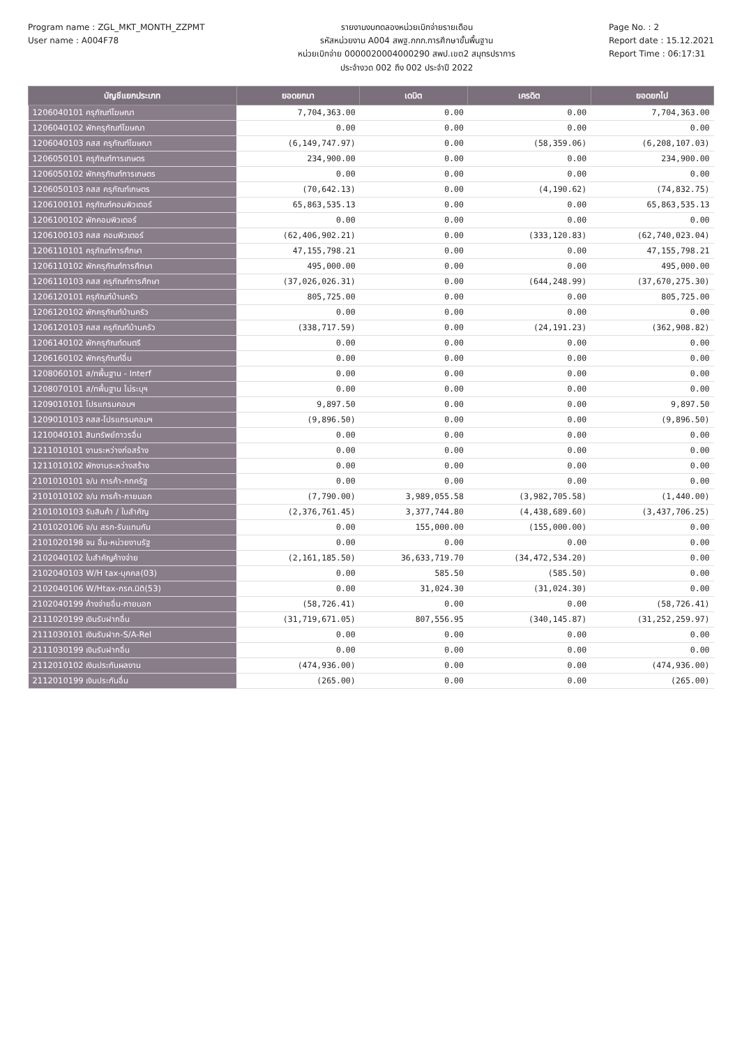Program name : ZGL_MKT_MONTH_ZZPMT
User name : A004F78
รายงานงบทดลองหน่วยเบิกจ่ายรายเดือน
รหัสหน่วยงาน A004 สพฐ.กกก.การศึกษาขั้นพื้นฐาน
หน่วยเบิกจ่าย 0000020004000290 สพป.เขต2 สมุทรปราการ
ประจำงวด 002 ถึง 002 ประจำปี 2022
Page No. : 2
Report date : 15.12.2021
Report Time : 06:17:31
| บัญชีแยกประเภท | ยอดยกมา | เดบิต | เครดิต | ยอดยกไป |
| --- | --- | --- | --- | --- |
| 1206040101 ครุภัณฑ์โฆษณา | 7,704,363.00 | 0.00 | 0.00 | 7,704,363.00 |
| 1206040102 พักครุภัณฑ์โฆษณา | 0.00 | 0.00 | 0.00 | 0.00 |
| 1206040103 คสส ครุภัณฑ์โฆษณา | (6,149,747.97) | 0.00 | (58,359.06) | (6,208,107.03) |
| 1206050101 ครุภัณฑ์การเกษตร | 234,900.00 | 0.00 | 0.00 | 234,900.00 |
| 1206050102 พักครุภัณฑ์การเกษตร | 0.00 | 0.00 | 0.00 | 0.00 |
| 1206050103 คสส ครุภัณฑ์เกษตร | (70,642.13) | 0.00 | (4,190.62) | (74,832.75) |
| 1206100101 ครุภัณฑ์คอมพิวเตอร์ | 65,863,535.13 | 0.00 | 0.00 | 65,863,535.13 |
| 1206100102 พักคอมพิวเตอร์ | 0.00 | 0.00 | 0.00 | 0.00 |
| 1206100103 คสส คอมพิวเตอร์ | (62,406,902.21) | 0.00 | (333,120.83) | (62,740,023.04) |
| 1206110101 ครุภัณฑ์การศึกษา | 47,155,798.21 | 0.00 | 0.00 | 47,155,798.21 |
| 1206110102 พักครุภัณฑ์การศึกษา | 495,000.00 | 0.00 | 0.00 | 495,000.00 |
| 1206110103 คสส ครุภัณฑ์การศึกษา | (37,026,026.31) | 0.00 | (644,248.99) | (37,670,275.30) |
| 1206120101 ครุภัณฑ์บ้านครัว | 805,725.00 | 0.00 | 0.00 | 805,725.00 |
| 1206120102 พักครุภัณฑ์บ้านครัว | 0.00 | 0.00 | 0.00 | 0.00 |
| 1206120103 คสส ครุภัณฑ์บ้านครัว | (338,717.59) | 0.00 | (24,191.23) | (362,908.82) |
| 1206140102 พักครุภัณฑ์ดนตรี | 0.00 | 0.00 | 0.00 | 0.00 |
| 1206160102 พักครุภัณฑ์อื่น | 0.00 | 0.00 | 0.00 | 0.00 |
| 1208060101 ส/ทพื้นฐาน - Interf | 0.00 | 0.00 | 0.00 | 0.00 |
| 1208070101 ส/ทพื้นฐาน ไม่ระบุฯ | 0.00 | 0.00 | 0.00 | 0.00 |
| 1209010101 โปรแกรมคอมฯ | 9,897.50 | 0.00 | 0.00 | 9,897.50 |
| 1209010103 คสส-โปรแกรมคอมฯ | (9,896.50) | 0.00 | 0.00 | (9,896.50) |
| 1210040101 สินทรัพย์ถาวรอื่น | 0.00 | 0.00 | 0.00 | 0.00 |
| 1211010101 งานระหว่างก่อสร้าง | 0.00 | 0.00 | 0.00 | 0.00 |
| 1211010102 พักงานระหว่างสร้าง | 0.00 | 0.00 | 0.00 | 0.00 |
| 2101010101 จ/น การค้า-กกครัฐ | 0.00 | 0.00 | 0.00 | 0.00 |
| 2101010102 จ/น การค้า-ภายนอก | (7,790.00) | 3,989,055.58 | (3,982,705.58) | (1,440.00) |
| 2101010103 รับสินค้า / ใบสำคัญ | (2,376,761.45) | 3,377,744.80 | (4,438,689.60) | (3,437,706.25) |
| 2101020106 จ/น สรก-รับแทนกัน | 0.00 | 155,000.00 | (155,000.00) | 0.00 |
| 2101020198 จน อื่น-หน่วยงานรัฐ | 0.00 | 0.00 | 0.00 | 0.00 |
| 2102040102 ใบสำคัญค้างจ่าย | (2,161,185.50) | 36,633,719.70 | (34,472,534.20) | 0.00 |
| 2102040103 W/H tax-บุคคล(03) | 0.00 | 585.50 | (585.50) | 0.00 |
| 2102040106 W/Htax-กรค.นิติ(53) | 0.00 | 31,024.30 | (31,024.30) | 0.00 |
| 2102040199 ค้างจ่ายอื่น-ภายนอก | (58,726.41) | 0.00 | 0.00 | (58,726.41) |
| 2111020199 เงินรับฝากอื่น | (31,719,671.05) | 807,556.95 | (340,145.87) | (31,252,259.97) |
| 2111030101 เงินรับฝาก-S/A-Rel | 0.00 | 0.00 | 0.00 | 0.00 |
| 2111030199 เงินรับฝากอื่น | 0.00 | 0.00 | 0.00 | 0.00 |
| 2112010102 เงินประกันผลงาน | (474,936.00) | 0.00 | 0.00 | (474,936.00) |
| 2112010199 เงินประกันอื่น | (265.00) | 0.00 | 0.00 | (265.00) |